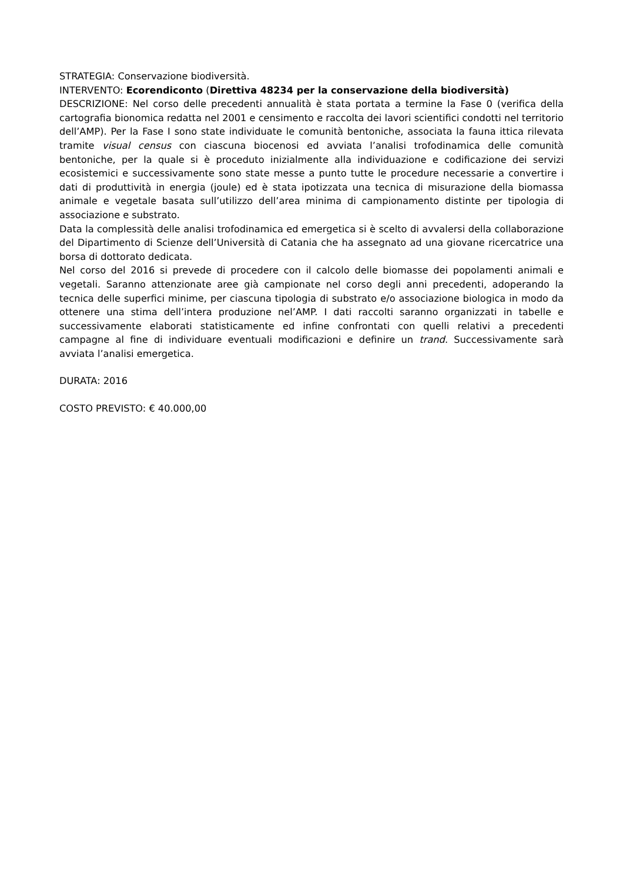STRATEGIA: Conservazione biodiversità.
INTERVENTO: Ecorendiconto (Direttiva 48234 per la conservazione della biodiversità)
DESCRIZIONE: Nel corso delle precedenti annualità è stata portata a termine la Fase 0 (verifica della cartografia bionomica redatta nel 2001 e censimento e raccolta dei lavori scientifici condotti nel territorio dell’AMP). Per la Fase I sono state individuate le comunità bentoniche, associata la fauna ittica rilevata tramite visual census con ciascuna biocenosi ed avviata l’analisi trofodinamica delle comunità bentoniche, per la quale si è proceduto inizialmente alla individuazione e codificazione dei servizi ecosistemici e successivamente sono state messe a punto tutte le procedure necessarie a convertire i dati di produttività in energia (joule) ed è stata ipotizzata una tecnica di misurazione della biomassa animale e vegetale basata sull’utilizzo dell’area minima di campionamento distinte per tipologia di associazione e substrato.
Data la complessità delle analisi trofodinamica ed emergetica si è scelto di avvalersi della collaborazione del Dipartimento di Scienze dell’Università di Catania che ha assegnato ad una giovane ricercatrice una borsa di dottorato dedicata.
Nel corso del 2016 si prevede di procedere con il calcolo delle biomasse dei popolamenti animali e vegetali. Saranno attenzionate aree già campionate nel corso degli anni precedenti, adoperando la tecnica delle superfici minime, per ciascuna tipologia di substrato e/o associazione biologica in modo da ottenere una stima dell’intera produzione nel’AMP. I dati raccolti saranno organizzati in tabelle e successivamente elaborati statisticamente ed infine confrontati con quelli relativi a precedenti campagne al fine di individuare eventuali modificazioni e definire un trand. Successivamente sarà avviata l’analisi emergetica.
DURATA: 2016
COSTO PREVISTO: € 40.000,00